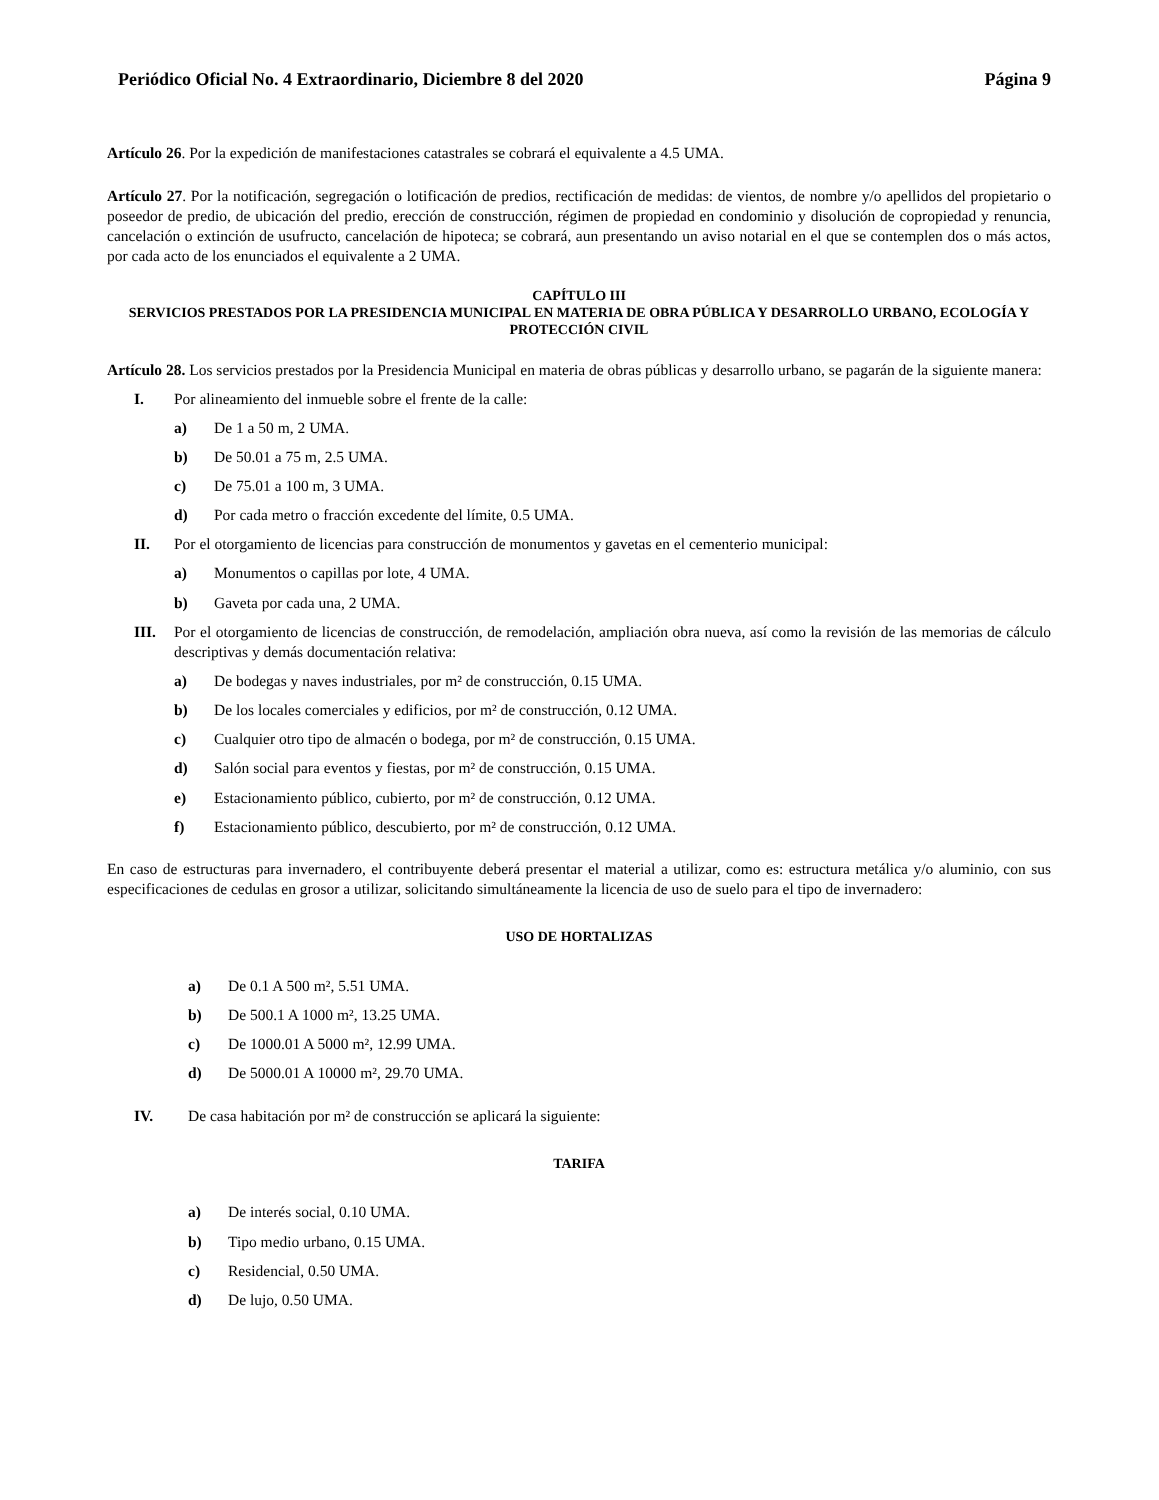Periódico Oficial No. 4 Extraordinario, Diciembre 8 del 2020 Página 9
Artículo 26. Por la expedición de manifestaciones catastrales se cobrará el equivalente a 4.5 UMA.
Artículo 27. Por la notificación, segregación o lotificación de predios, rectificación de medidas: de vientos, de nombre y/o apellidos del propietario o poseedor de predio, de ubicación del predio, erección de construcción, régimen de propiedad en condominio y disolución de copropiedad y renuncia, cancelación o extinción de usufructo, cancelación de hipoteca; se cobrará, aun presentando un aviso notarial en el que se contemplen dos o más actos, por cada acto de los enunciados el equivalente a 2 UMA.
CAPÍTULO III
SERVICIOS PRESTADOS POR LA PRESIDENCIA MUNICIPAL EN MATERIA DE OBRA PÚBLICA Y DESARROLLO URBANO, ECOLOGÍA Y PROTECCIÓN CIVIL
Artículo 28. Los servicios prestados por la Presidencia Municipal en materia de obras públicas y desarrollo urbano, se pagarán de la siguiente manera:
I. Por alineamiento del inmueble sobre el frente de la calle:
a) De 1 a 50 m, 2 UMA.
b) De 50.01 a 75 m, 2.5 UMA.
c) De 75.01 a 100 m, 3 UMA.
d) Por cada metro o fracción excedente del límite, 0.5 UMA.
II. Por el otorgamiento de licencias para construcción de monumentos y gavetas en el cementerio municipal:
a) Monumentos o capillas por lote, 4 UMA.
b) Gaveta por cada una, 2 UMA.
III. Por el otorgamiento de licencias de construcción, de remodelación, ampliación obra nueva, así como la revisión de las memorias de cálculo descriptivas y demás documentación relativa:
a) De bodegas y naves industriales, por m² de construcción, 0.15 UMA.
b) De los locales comerciales y edificios, por m² de construcción, 0.12 UMA.
c) Cualquier otro tipo de almacén o bodega, por m² de construcción, 0.15 UMA.
d) Salón social para eventos y fiestas, por m² de construcción, 0.15 UMA.
e) Estacionamiento público, cubierto, por m² de construcción, 0.12 UMA.
f) Estacionamiento público, descubierto, por m² de construcción, 0.12 UMA.
En caso de estructuras para invernadero, el contribuyente deberá presentar el material a utilizar, como es: estructura metálica y/o aluminio, con sus especificaciones de cedulas en grosor a utilizar, solicitando simultáneamente la licencia de uso de suelo para el tipo de invernadero:
USO DE HORTALIZAS
a) De 0.1 A 500 m², 5.51 UMA.
b) De 500.1 A 1000 m², 13.25 UMA.
c) De 1000.01 A 5000 m², 12.99 UMA.
d) De 5000.01 A 10000 m², 29.70 UMA.
IV. De casa habitación por m² de construcción se aplicará la siguiente:
TARIFA
a) De interés social, 0.10 UMA.
b) Tipo medio urbano, 0.15 UMA.
c) Residencial, 0.50 UMA.
d) De lujo, 0.50 UMA.